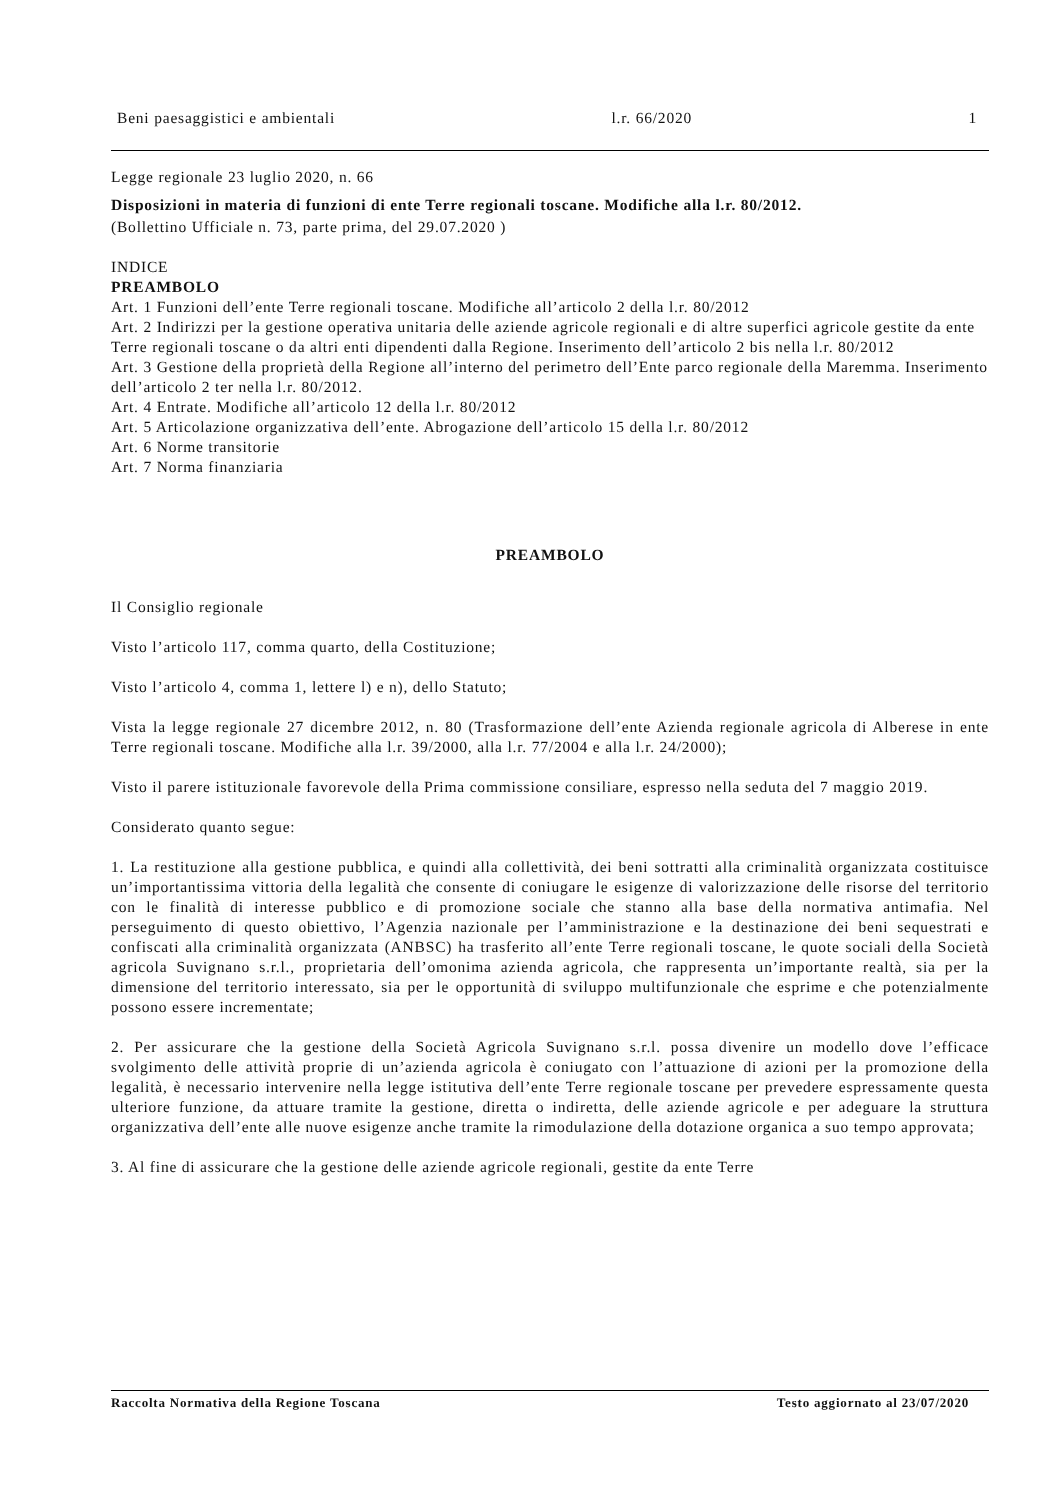Beni paesaggistici e ambientali l.r. 66/2020 1
Legge regionale 23 luglio 2020, n. 66
Disposizioni in materia di funzioni di ente Terre regionali toscane. Modifiche alla l.r. 80/2012.
(Bollettino Ufficiale n. 73, parte prima, del 29.07.2020 )
INDICE
PREAMBOLO
Art. 1 Funzioni dell’ente Terre regionali toscane. Modifiche all’articolo 2 della l.r. 80/2012
Art. 2 Indirizzi per la gestione operativa unitaria delle aziende agricole regionali e di altre superfici agricole gestite da ente Terre regionali toscane o da altri enti dipendenti dalla Regione. Inserimento dell’articolo 2 bis nella l.r. 80/2012
Art. 3 Gestione della proprietà della Regione all’interno del perimetro dell’Ente parco regionale della Maremma. Inserimento dell’articolo 2 ter nella l.r. 80/2012.
Art. 4 Entrate. Modifiche all’articolo 12 della l.r. 80/2012
Art. 5 Articolazione organizzativa dell’ente. Abrogazione dell’articolo 15 della l.r. 80/2012
Art. 6 Norme transitorie
Art. 7 Norma finanziaria
PREAMBOLO
Il Consiglio regionale
Visto l’articolo 117, comma quarto, della Costituzione;
Visto l’articolo 4, comma 1, lettere l) e n), dello Statuto;
Vista la legge regionale 27 dicembre 2012, n. 80 (Trasformazione dell’ente Azienda regionale agricola di Alberese in ente Terre regionali toscane. Modifiche alla l.r. 39/2000, alla l.r. 77/2004 e alla l.r. 24/2000);
Visto il parere istituzionale favorevole della Prima commissione consiliare, espresso nella seduta del 7 maggio 2019.
Considerato quanto segue:
1. La restituzione alla gestione pubblica, e quindi alla collettività, dei beni sottratti alla criminalità organizzata costituisce un’importantissima vittoria della legalità che consente di coniugare le esigenze di valorizzazione delle risorse del territorio con le finalità di interesse pubblico e di promozione sociale che stanno alla base della normativa antimafia. Nel perseguimento di questo obiettivo, l’Agenzia nazionale per l’amministrazione e la destinazione dei beni sequestrati e confiscati alla criminalità organizzata (ANBSC) ha trasferito all’ente Terre regionali toscane, le quote sociali della Società agricola Suvignano s.r.l., proprietaria dell’omonima azienda agricola, che rappresenta un’importante realtà, sia per la dimensione del territorio interessato, sia per le opportunità di sviluppo multifunzionale che esprime e che potenzialmente possono essere incrementate;
2. Per assicurare che la gestione della Società Agricola Suvignano s.r.l. possa divenire un modello dove l’efficace svolgimento delle attività proprie di un’azienda agricola è coniugato con l’attuazione di azioni per la promozione della legalità, è necessario intervenire nella legge istitutiva dell’ente Terre regionale toscane per prevedere espressamente questa ulteriore funzione, da attuare tramite la gestione, diretta o indiretta, delle aziende agricole e per adeguare la struttura organizzativa dell’ente alle nuove esigenze anche tramite la rimodulazione della dotazione organica a suo tempo approvata;
3. Al fine di assicurare che la gestione delle aziende agricole regionali, gestite da ente Terre
Raccolta Normativa della Regione Toscana Testo aggiornato al 23/07/2020